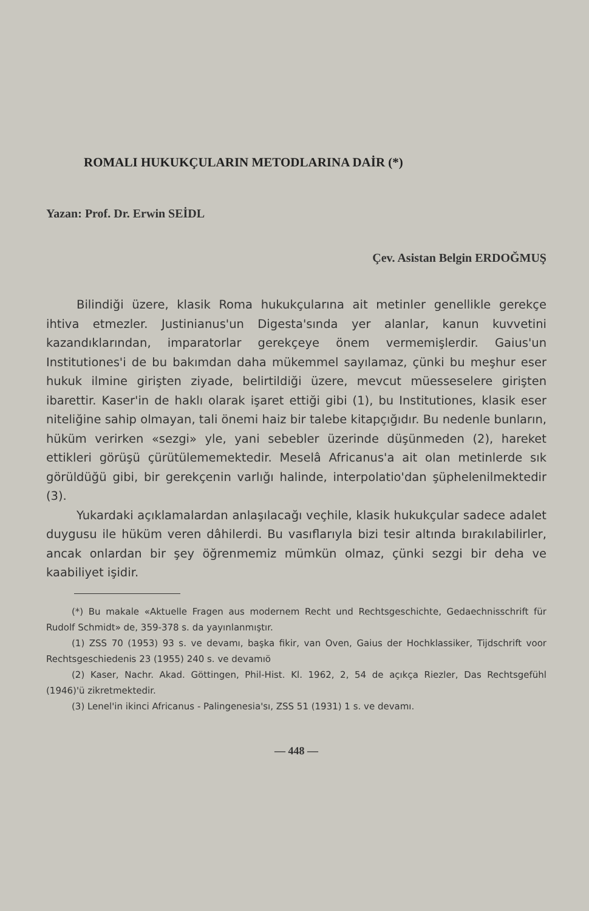ROMALI HUKUKÇULARIN METODLARINA DAİR (*)
Yazan: Prof. Dr. Erwin SEİDL
Çev. Asistan Belgin ERDOĞMUŞ
Bilindiği üzere, klasik Roma hukukçularına ait metinler genellikle gerekçe ihtiva etmezler. Justinianus'un Digesta'sında yer alanlar, kanun kuvvetini kazandıklarından, imparatorlar gerekçeye önem vermemişlerdir. Gaius'un Institutiones'i de bu bakımdan daha mükemmel sayılamaz, çünki bu meşhur eser hukuk ilmine girişten ziyade, belirtildiği üzere, mevcut müesseselere girişten ibarettir. Kaser'in de haklı olarak işaret ettiği gibi (1), bu Institutiones, klasik eser niteliğine sahip olmayan, tali önemi haiz bir talebe kitapçığıdır. Bu nedenle bunların, hüküm verirken «sezgi» yle, yani sebebler üzerinde düşünmeden (2), hareket ettikleri görüşü çürütülememektedir. Meselâ Africanus'a ait olan metinlerde sık görüldüğü gibi, bir gerekçenin varlığı halinde, interpolatio'dan şüphelenilmektedir (3).
Yukardaki açıklamalardan anlaşılacağı veçhile, klasik hukukçular sadece adalet duygusu ile hüküm veren dâhilerdi. Bu vasıflarıyla bizi tesir altında bırakılabilirler, ancak onlardan bir şey öğrenmemiz mümkün olmaz, çünki sezgi bir deha ve kaabiliyet işidir.
(*) Bu makale «Aktuelle Fragen aus modernem Recht und Rechtsgeschichte, Gedaechnisschrift für Rudolf Schmidt» de, 359-378 s. da yayınlanmıştır.
(1) ZSS 70 (1953) 93 s. ve devamı, başka fikir, van Oven, Gaius der Hochklassiker, Tijdschrift voor Rechtsgeschiedenis 23 (1955) 240 s. ve devamıö
(2) Kaser, Nachr. Akad. Göttingen, Phil-Hist. Kl. 1962, 2, 54 de açıkça Riezler, Das Rechtsgefühl (1946)'ü zikretmektedir.
(3) Lenel'in ikinci Africanus - Palingenesia'sı, ZSS 51 (1931) 1 s. ve devamı.
— 448 —